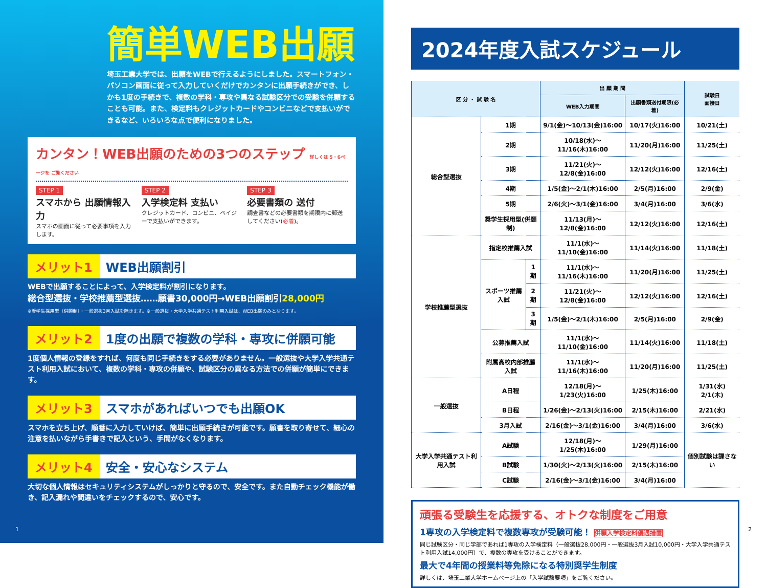簡単WEB出願
埼玉工業大学では、出願をWEBで行えるようにしました。スマートフォン・パソコン画面に従って入力していくだけでカンタンに出願手続きができ、しかも1度の手続きで、複数の学科・専攻や異なる試験区分での受験を併願することも可能。また、検定料もクレジットカードやコンビニなどで支払いができるなど、いろいろな点で便利になりました。
カンタン！WEB出願のための3つのステップ 詳しくは 5・6ページを ご覧ください
STEP 1
スマホから 出願情報入力
スマホの画面に従って必要事項を入力します。
STEP 2
入学検定料 支払い
クレジットカード、コンビニ、ペイジーで支払いができます。
STEP 3
必要書類の 送付
調査書などの必要書類を期限内に郵送してください(必着)。
メリット1 WEB出願割引
WEBで出願することによって、入学検定料が割引になります。
総合型選抜・学校推薦型選抜……願書30,000円→WEB出願割引28,000円
※奨学生採用型（併願制）・一般選抜3月入試を除きます。※一般選抜・大学入学共通テスト利用入試は、WEB出願のみとなります。
メリット2 1度の出願で複数の学科・専攻に併願可能
1度個人情報の登録をすれば、何度も同じ手続きをする必要がありません。一般選抜や大学入学共通テスト利用入試において、複数の学科・専攻の併願や、試験区分の異なる方法での併願が簡単にできます。
メリット3 スマホがあればいつでも出願OK
スマホを立ち上げ、順番に入力していけば、簡単に出願手続きが可能です。願書を取り寄せて、細心の注意を払いながら手書きで記入という、手間がなくなります。
メリット4 安全・安心なシステム
大切な個人情報はセキュリティシステムがしっかりと守るので、安全です。また自動チェック機能が働き、記入漏れや間違いをチェックするので、安心です。
1
2024年度入試スケジュール
| 区 分 ・ 試 験 名 | | | 出 願 期 間 | | 試験日 面接日 |
| --- | --- | --- | --- | --- | --- |
| | | | WEB入力期間 | 出願書類送付期限(必着) | |
| 総合型選抜 | 1期 | | 9/1(金)～10/13(金)16:00 | 10/17(火)16:00 | 10/21(土) |
| | 2期 | | 10/18(水)～11/16(木)16:00 | 11/20(月)16:00 | 11/25(土) |
| | 3期 | | 11/21(火)～12/8(金)16:00 | 12/12(火)16:00 | 12/16(土) |
| | 4期 | | 1/5(金)～2/1(木)16:00 | 2/5(月)16:00 | 2/9(金) |
| | 5期 | | 2/6(火)～3/1(金)16:00 | 3/4(月)16:00 | 3/6(水) |
| | 奨学生採用型(併願制) | | 11/13(月)～12/8(金)16:00 | 12/12(火)16:00 | 12/16(土) |
| 学校推薦型選抜 | 指定校推薦入試 | | 11/1(水)～11/10(金)16:00 | 11/14(火)16:00 | 11/18(土) |
| | スポーツ推薦入試 | 1期 | 11/1(水)～11/16(木)16:00 | 11/20(月)16:00 | 11/25(土) |
| | | 2期 | 11/21(火)～12/8(金)16:00 | 12/12(火)16:00 | 12/16(土) |
| | | 3期 | 1/5(金)～2/1(木)16:00 | 2/5(月)16:00 | 2/9(金) |
| | 公募推薦入試 | | 11/1(水)～11/10(金)16:00 | 11/14(火)16:00 | 11/18(土) |
| | 附属高校内部推薦入試 | | 11/1(水)～11/16(木)16:00 | 11/20(月)16:00 | 11/25(土) |
| 一般選抜 | A日程 | | 12/18(月)～1/23(火)16:00 | 1/25(木)16:00 | 1/31(水) 2/1(木) |
| | B日程 | | 1/26(金)～2/13(火)16:00 | 2/15(木)16:00 | 2/21(水) |
| | 3月入試 | | 2/16(金)～3/1(金)16:00 | 3/4(月)16:00 | 3/6(水) |
| 大学入学共通テスト利用入試 | A試験 | | 12/18(月)～1/25(木)16:00 | 1/29(月)16:00 | 個別試験は課さない |
| | B試験 | | 1/30(火)～2/13(火)16:00 | 2/15(木)16:00 | |
| | C試験 | | 2/16(金)～3/1(金)16:00 | 3/4(月)16:00 | |
頑張る受験生を応援する、オトクな制度をご用意
1専攻の入学検定料で複数専攻が受験可能！ 併願入学検定料優遇措置
同じ試験区分・同じ学部であれば1専攻の入学検定料（一般選抜28,000円・一般選抜3月入試10,000円・大学入学共通テスト利用入試14,000円）で、複数の専攻を受けることができます。
最大で4年間の授業料等免除になる特別奨学生制度
詳しくは、埼玉工業大学ホームページ上の「入学試験要項」をご覧ください。
2